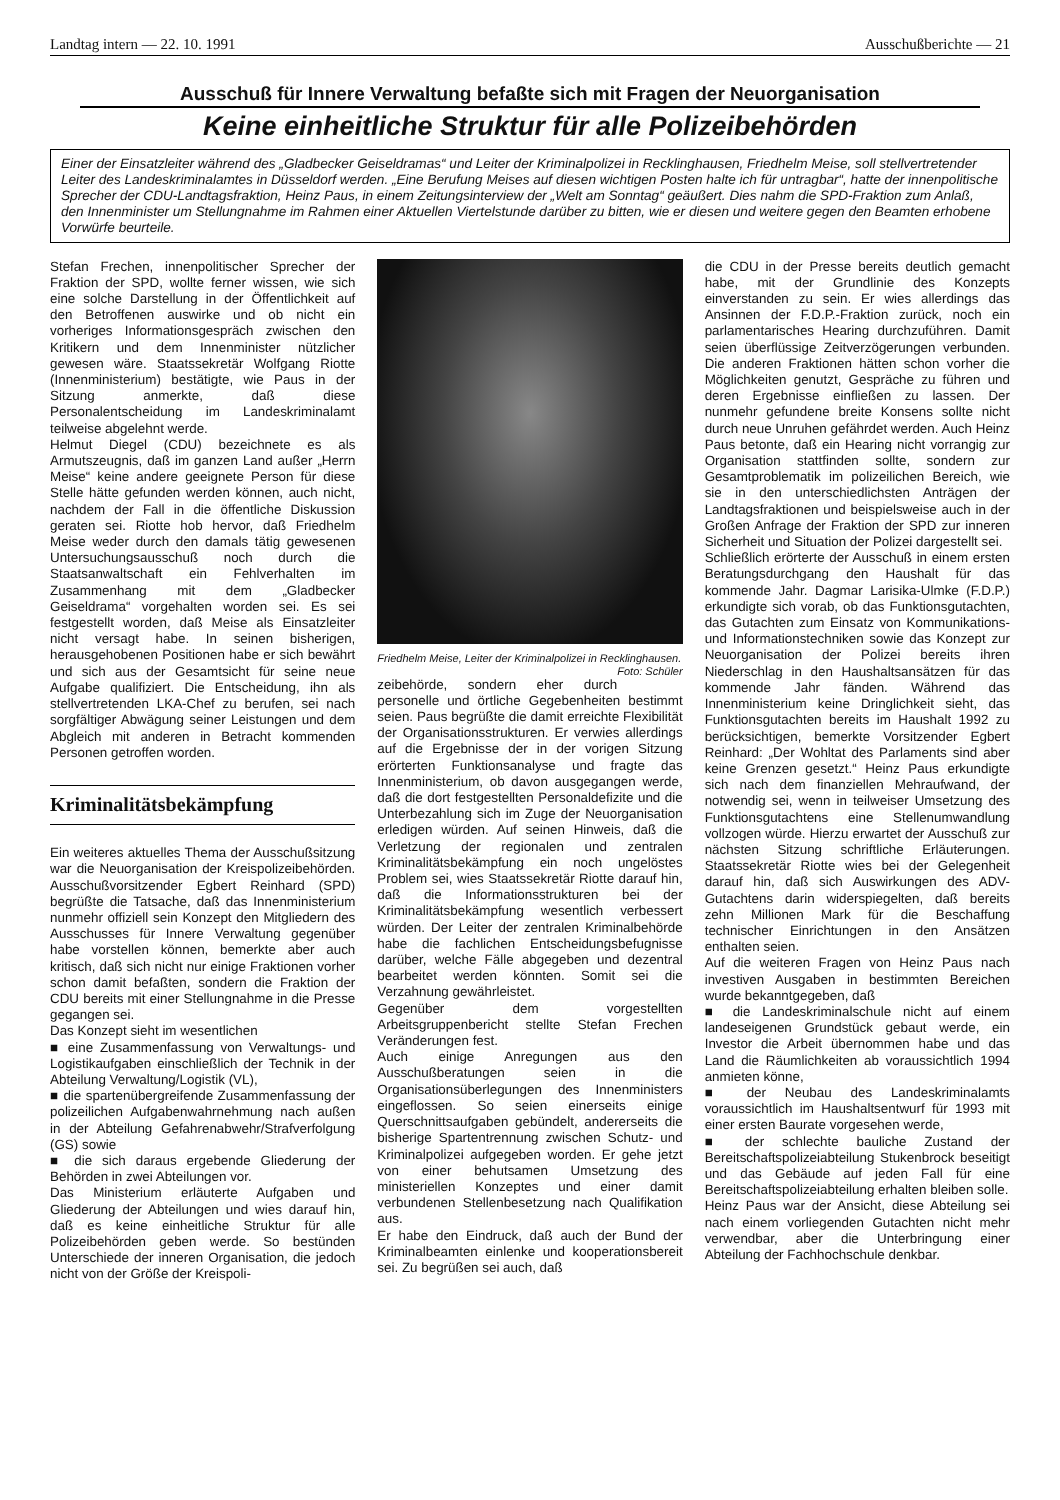Landtag intern — 22. 10. 1991 Ausschußberichte — 21
Ausschuß für Innere Verwaltung befaßte sich mit Fragen der Neuorganisation
Keine einheitliche Struktur für alle Polizeibehörden
Einer der Einsatzleiter während des „Gladbecker Geiseldramas“ und Leiter der Kriminalpolizei in Recklinghausen, Friedhelm Meise, soll stellvertretender Leiter des Landeskriminalamtes in Düsseldorf werden. „Eine Berufung Meises auf diesen wichtigen Posten halte ich für untragbar“, hatte der innenpolitische Sprecher der CDU-Landtagsfraktion, Heinz Paus, in einem Zeitungsinterview der „Welt am Sonntag“ geäußert. Dies nahm die SPD-Fraktion zum Anlaß, den Innenminister um Stellungnahme im Rahmen einer Aktuellen Viertelstunde darüber zu bitten, wie er diesen und weitere gegen den Beamten erhobene Vorwürfe beurteile.
Stefan Frechen, innenpolitischer Sprecher der Fraktion der SPD, wollte ferner wissen, wie sich eine solche Darstellung in der Öffentlichkeit auf den Betroffenen auswirke und ob nicht ein vorheriges Informationsgespräch zwischen den Kritikern und dem Innenminister nützlicher gewesen wäre. Staatssekretär Wolfgang Riotte (Innenministerium) bestätigte, wie Paus in der Sitzung anmerkte, daß diese Personalentscheidung im Landeskriminalamt teilweise abgelehnt werde.
Helmut Diegel (CDU) bezeichnete es als Armutszeugnis, daß im ganzen Land außer „Herrn Meise“ keine andere geeignete Person für diese Stelle hätte gefunden werden können, auch nicht, nachdem der Fall in die öffentliche Diskussion geraten sei. Riotte hob hervor, daß Friedhelm Meise weder durch den damals tätig gewesenen Untersuchungsausschuß noch durch die Staatsanwaltschaft ein Fehlverhalten im Zusammenhang mit dem „Gladbecker Geiseldrama“ vorgehalten worden sei. Es sei festgestellt worden, daß Meise als Einsatzleiter nicht versagt habe. In seinen bisherigen, herausgehobenen Positionen habe er sich bewährt und sich aus der Gesamtsicht für seine neue Aufgabe qualifiziert. Die Entscheidung, ihn als stellvertretenden LKA-Chef zu berufen, sei nach sorgfältiger Abwägung seiner Leistungen und dem Abgleich mit anderen in Betracht kommenden Personen getroffen worden.
Kriminalitätsbekämpfung
Ein weiteres aktuelles Thema der Ausschußsitzung war die Neuorganisation der Kreispolizeibehörden. Ausschußvorsitzender Egbert Reinhard (SPD) begrüßte die Tatsache, daß das Innenministerium nunmehr offiziell sein Konzept den Mitgliedern des Ausschusses für Innere Verwaltung gegenüber habe vorstellen können, bemerkte aber auch kritisch, daß sich nicht nur einige Fraktionen vorher schon damit befaßten, sondern die Fraktion der CDU bereits mit einer Stellungnahme in die Presse gegangen sei.
Das Konzept sieht im wesentlichen
■ eine Zusammenfassung von Verwaltungs- und Logistikaufgaben einschließlich der Technik in der Abteilung Verwaltung/Logistik (VL),
■ die spartenübergreifende Zusammenfassung der polizeilichen Aufgabenwahrnehmung nach außen in der Abteilung Gefahrenabwehr/Strafverfolgung (GS) sowie
■ die sich daraus ergebende Gliederung der Behörden in zwei Abteilungen vor.
Das Ministerium erläuterte Aufgaben und Gliederung der Abteilungen und wies darauf hin, daß es keine einheitliche Struktur für alle Polizeibehörden geben werde. So bestünden Unterschiede der inneren Organisation, die jedoch nicht von der Größe der Kreispoli-
Friedhelm Meise, Leiter der Kriminalpolizei in Recklinghausen. Foto: Schüler
zeibehörde, sondern eher durch personelle und örtliche Gegebenheiten bestimmt seien. Paus begrüßte die damit erreichte Flexibilität der Organisationsstrukturen. Er verwies allerdings auf die Ergebnisse der in der vorigen Sitzung erörterten Funktionsanalyse und fragte das Innenministerium, ob davon ausgegangen werde, daß die dort festgestellten Personaldefizite und die Unterbezahlung sich im Zuge der Neuorganisation erledigen würden. Auf seinen Hinweis, daß die Verletzung der regionalen und zentralen Kriminalitätsbekämpfung ein noch ungelöstes Problem sei, wies Staatssekretär Riotte darauf hin, daß die Informationsstrukturen bei der Kriminalitätsbekämpfung wesentlich verbessert würden. Der Leiter der zentralen Kriminalbehörde habe die fachlichen Entscheidungsbefugnisse darüber, welche Fälle abgegeben und dezentral bearbeitet werden könnten. Somit sei die Verzahnung gewährleistet.
Gegenüber dem vorgestellten Arbeitsgruppenbericht stellte Stefan Frechen Veränderungen fest.
Auch einige Anregungen aus den Ausschußberatungen seien in die Organisationsüberlegungen des Innenministers eingeflossen. So seien einerseits einige Querschnittsaufgaben gebündelt, andererseits die bisherige Spartentrennung zwischen Schutz- und Kriminalpolizei aufgegeben worden. Er gehe jetzt von einer behutsamen Umsetzung des ministeriellen Konzeptes und einer damit verbundenen Stellenbesetzung nach Qualifikation aus.
Er habe den Eindruck, daß auch der Bund der Kriminalbeamten einlenke und kooperationsbereit sei. Zu begrüßen sei auch, daß
die CDU in der Presse bereits deutlich gemacht habe, mit der Grundlinie des Konzepts einverstanden zu sein. Er wies allerdings das Ansinnen der F.D.P.-Fraktion zurück, noch ein parlamentarisches Hearing durchzuführen. Damit seien überflüssige Zeitverzögerungen verbunden. Die anderen Fraktionen hätten schon vorher die Möglichkeiten genutzt, Gespräche zu führen und deren Ergebnisse einfließen zu lassen. Der nunmehr gefundene breite Konsens sollte nicht durch neue Unruhen gefährdet werden. Auch Heinz Paus betonte, daß ein Hearing nicht vorrangig zur Organisation stattfinden sollte, sondern zur Gesamtproblematik im polizeilichen Bereich, wie sie in den unterschiedlichsten Anträgen der Landtagsfraktionen und beispielsweise auch in der Großen Anfrage der Fraktion der SPD zur inneren Sicherheit und Situation der Polizei dargestellt sei.
Schließlich erörterte der Ausschuß in einem ersten Beratungsdurchgang den Haushalt für das kommende Jahr. Dagmar Larisika-Ulmke (F.D.P.) erkundigte sich vorab, ob das Funktionsgutachten, das Gutachten zum Einsatz von Kommunikations- und Informationstechniken sowie das Konzept zur Neuorganisation der Polizei bereits ihren Niederschlag in den Haushaltsansätzen für das kommende Jahr fänden. Während das Innenministerium keine Dringlichkeit sieht, das Funktionsgutachten bereits im Haushalt 1992 zu berücksichtigen, bemerkte Vorsitzender Egbert Reinhard: „Der Wohltat des Parlaments sind aber keine Grenzen gesetzt.“ Heinz Paus erkundigte sich nach dem finanziellen Mehraufwand, der notwendig sei, wenn in teilweiser Umsetzung des Funktionsgutachtens eine Stellenumwandlung vollzogen würde. Hierzu erwartet der Ausschuß zur nächsten Sitzung schriftliche Erläuterungen. Staatssekretär Riotte wies bei der Gelegenheit darauf hin, daß sich Auswirkungen des ADV-Gutachtens darin widerspiegelten, daß bereits zehn Millionen Mark für die Beschaffung technischer Einrichtungen in den Ansätzen enthalten seien.
Auf die weiteren Fragen von Heinz Paus nach investiven Ausgaben in bestimmten Bereichen wurde bekanntgegeben, daß
■ die Landeskriminalschule nicht auf einem landeseigenen Grundstück gebaut werde, ein Investor die Arbeit übernommen habe und das Land die Räumlichkeiten ab voraussichtlich 1994 anmieten könne,
■ der Neubau des Landeskriminalamts voraussichtlich im Haushaltsentwurf für 1993 mit einer ersten Baurate vorgesehen werde,
■ der schlechte bauliche Zustand der Bereitschaftspolizeiabteilung Stukenbrock beseitigt und das Gebäude auf jeden Fall für eine Bereitschaftspolizeiabteilung erhalten bleiben solle.
Heinz Paus war der Ansicht, diese Abteilung sei nach einem vorliegenden Gutachten nicht mehr verwendbar, aber die Unterbringung einer Abteilung der Fachhochschule denkbar.